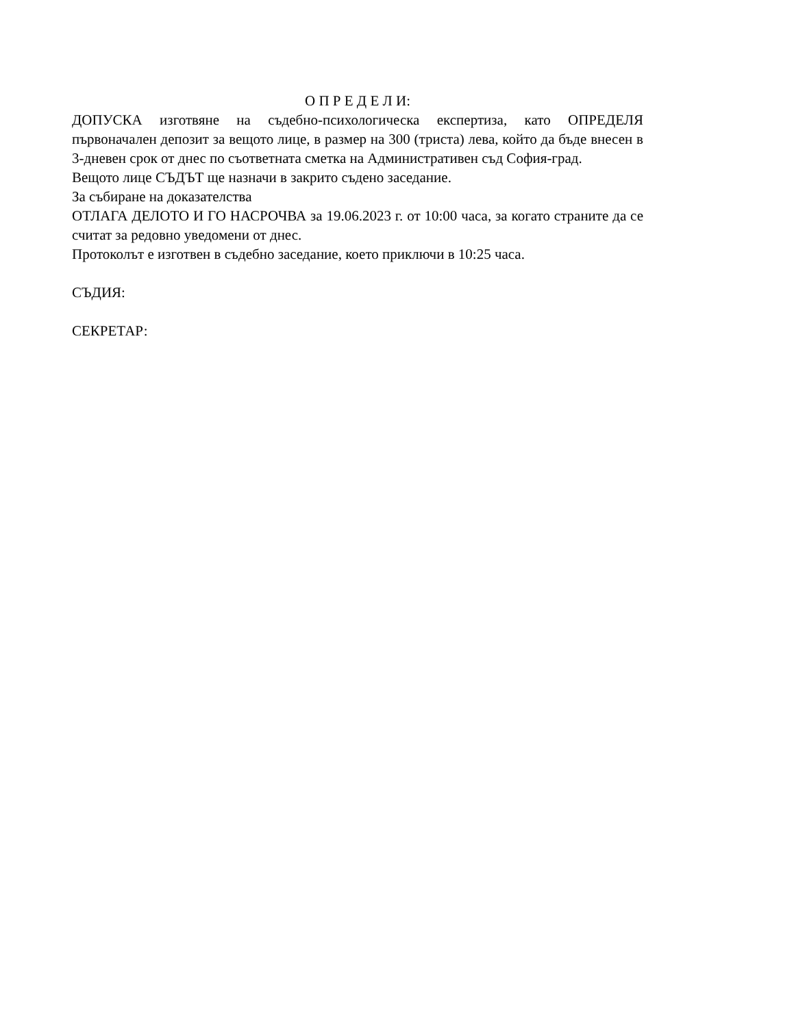О П Р Е Д Е Л И:
ДОПУСКА изготвяне на съдебно-психологическа експертиза, като ОПРЕДЕЛЯ първоначален депозит за вещото лице, в размер на 300 (триста) лева, който да бъде внесен в 3-дневен срок от днес по съответната сметка на Административен съд София-град.
Вещото лице СЪДЪТ ще назначи в закрито съдено заседание.
За събиране на доказателства
ОТЛАГА ДЕЛОТО И ГО НАСРОЧВА за 19.06.2023 г. от 10:00 часа, за когато страните да се считат за редовно уведомени от днес.
Протоколът е изготвен в съдебно заседание, което приключи в 10:25 часа.
СЪДИЯ:
СЕКРЕТАР: